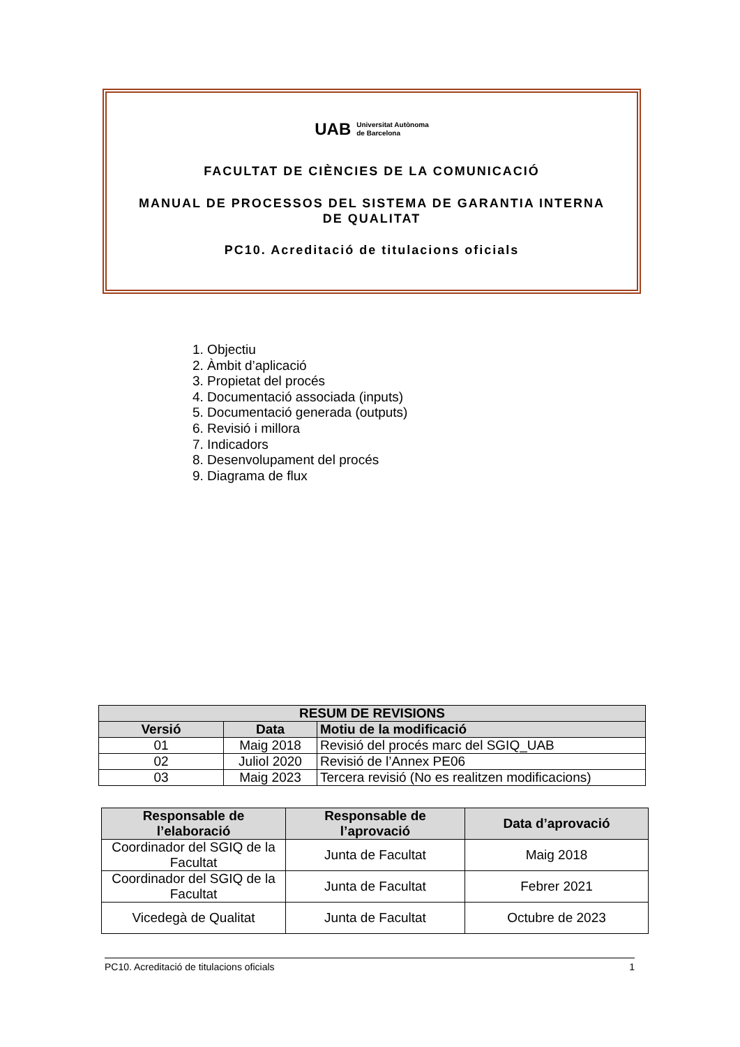UAB Universitat Autònoma
de Barcelona
FACULTAT DE CIÈNCIES DE LA COMUNICACIÓ
MANUAL DE PROCESSOS DEL SISTEMA DE GARANTIA INTERNA
DE QUALITAT
PC10. Acreditació de titulacions oficials
1. Objectiu
2. Àmbit d’aplicació
3. Propietat del procés
4. Documentació associada (inputs)
5. Documentació generada (outputs)
6. Revisió i millora
7. Indicadors
8. Desenvolupament del procés
9. Diagrama de flux
| RESUM DE REVISIONS | | |
| --- | --- | --- |
| Versió | Data | Motiu de la modificació |
| 01 | Maig 2018 | Revisió del procés marc del SGIQ_UAB |
| 02 | Juliol 2020 | Revisió de l’Annex PE06 |
| 03 | Maig 2023 | Tercera revisió (No es realitzen modificacions) |
| Responsable de l’elaboració | Responsable de l’aprovació | Data d’aprovació |
| --- | --- | --- |
| Coordinador del SGIQ de la Facultat | Junta de Facultat | Maig 2018 |
| Coordinador del SGIQ de la Facultat | Junta de Facultat | Febrer 2021 |
| Vicedegà de Qualitat | Junta de Facultat | Octubre de 2023 |
PC10. Acreditació de titulacions oficials 1